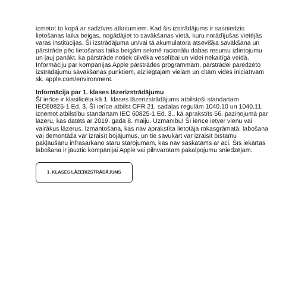izmetot to kopā ar sadzīves atkritumiem. Kad šis izstrādājums ir sasniedzis lietošanas laika beigas, nogādājiet to savākšanas vietā, kuru norādījušas vietējās varas institūcijas. Šī izstrādājuma un/vai tā akumulatora atsevišķa savākšana un pārstrāde pēc lietošanas laika beigām sekmē racionālu dabas resursu izlietojumu un ļauj panākt, ka pārstrāde notiek cilvēka veselībai un videi nekaitīgā veidā. Informāciju par kompānijas Apple pārstrādes programmām, pārstrādei paredzēto izstrādājumu savākšanas punktiem, aizliegtajām vielām un citām vides iniciatīvām sk. apple.com/environment.
Informācija par 1. klases lāzerizstrādājumu
Šī ierīce ir klasificēta kā 1. klases lāzerizstrādājums atbilstoši standartam IEC60825-1 Ed. 3. Šī ierīce atbilst CFR 21. sadaļas regulām 1040.10 un 1040.11, izņemot atbilstību standartam IEC 60825-1 Ed. 3., kā aprakstīts 56. paziņojumā par lāzeru, kas datēts ar 2019. gada 8. maiju. Uzmanību! Šī ierīce ietver vienu vai vairākus lāzerus. Izmantošana, kas nav aprakstīta lietotāja rokasgrāmatā, labošana vai demontāža var izraisīt bojājumus, un tie savukārt var izraisīt bīstamu pakļaušanu infrasarkano staru starojumam, kas nav saskatāms ar aci. Šīs iekārtas labošana ir jāuztic kompānijai Apple vai pilnvarotam pakalpojumu sniedzējam.
1. KLASES LĀZERIZSTRĀDĀJUMS